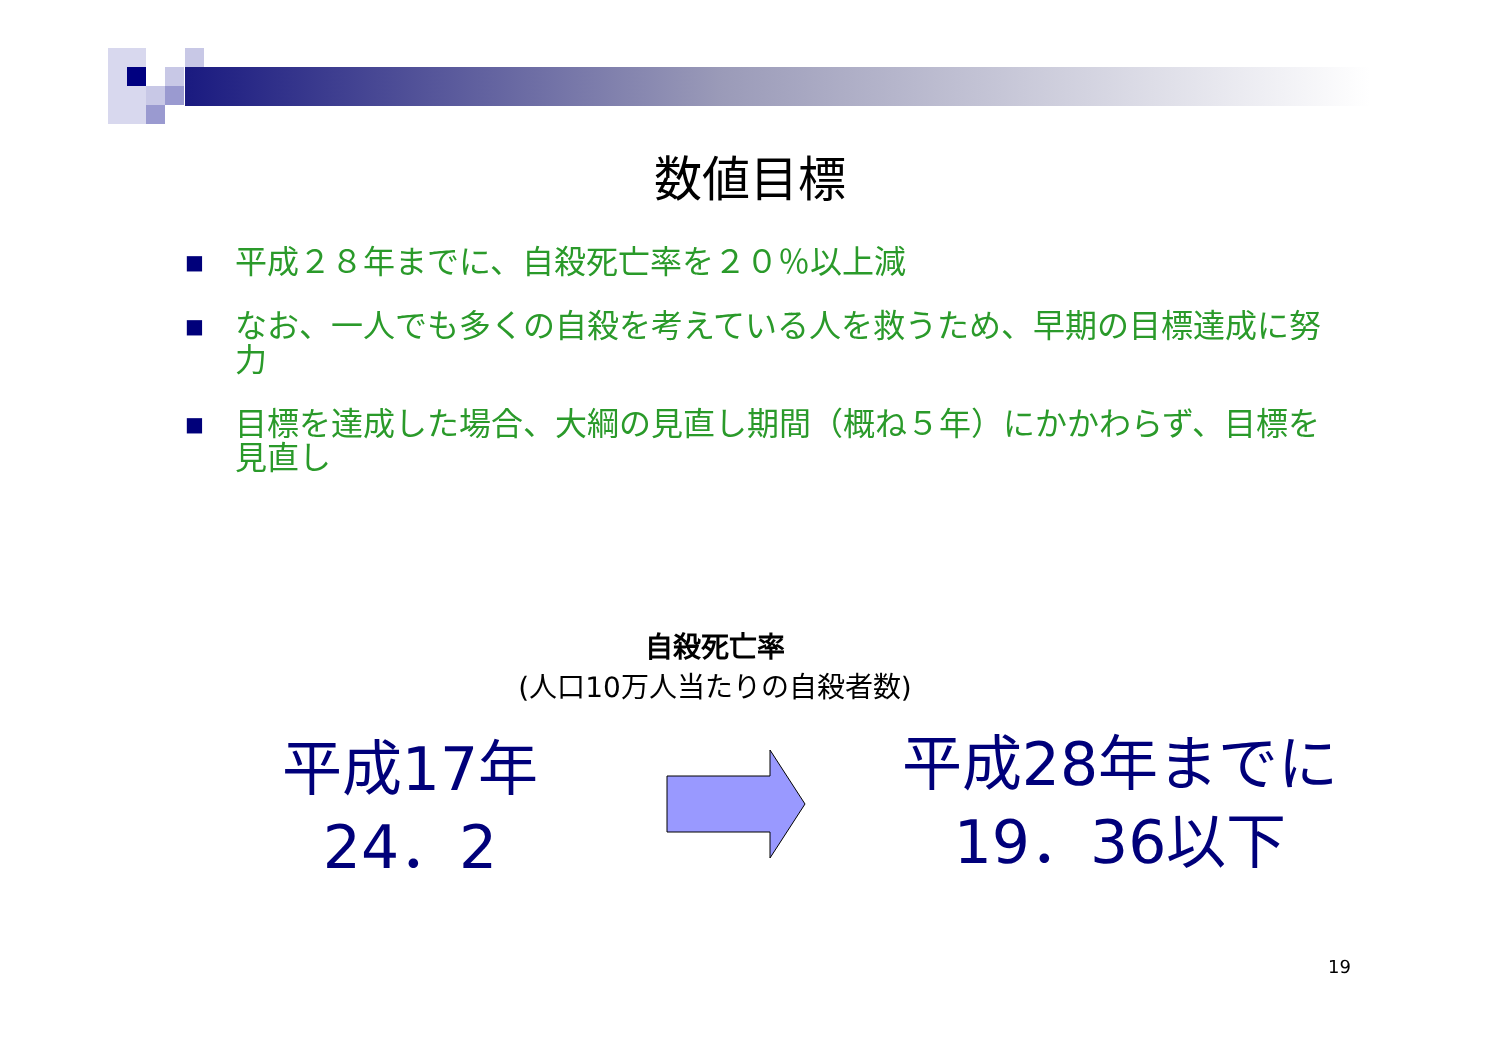数値目標
■ 平成２８年までに、自殺死亡率を２０％以上減
■ なお、一人でも多くの自殺を考えている人を救うため、早期の目標達成に努力
■ 目標を達成した場合、大綱の見直し期間（概ね５年）にかかわらず、目標を見直し
自殺死亡率
(人口10万人当たりの自殺者数)
平成17年
24．2
平成28年までに
19．36以下
19